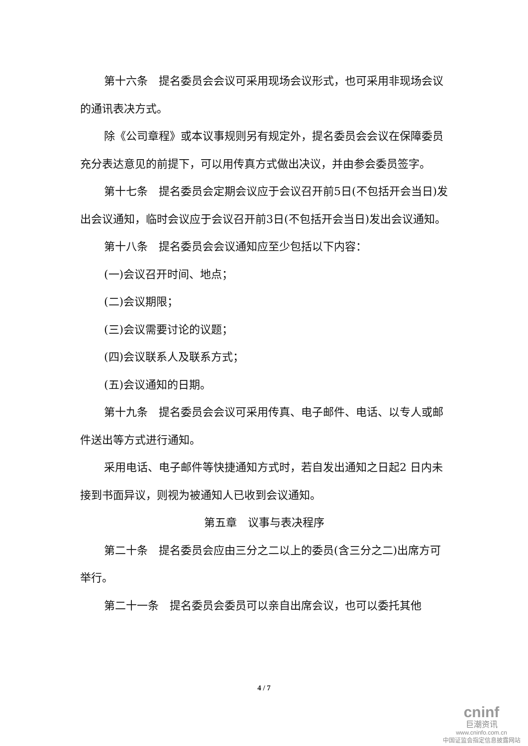第十六条　提名委员会会议可采用现场会议形式，也可采用非现场会议的通讯表决方式。
除《公司章程》或本议事规则另有规定外，提名委员会会议在保障委员充分表达意见的前提下，可以用传真方式做出决议，并由参会委员签字。
第十七条　提名委员会定期会议应于会议召开前5日(不包括开会当日)发出会议通知，临时会议应于会议召开前3日(不包括开会当日)发出会议通知。
第十八条　提名委员会会议通知应至少包括以下内容：
(一)会议召开时间、地点；
(二)会议期限；
(三)会议需要讨论的议题；
(四)会议联系人及联系方式；
(五)会议通知的日期。
第十九条　提名委员会会议可采用传真、电子邮件、电话、以专人或邮件送出等方式进行通知。
采用电话、电子邮件等快捷通知方式时，若自发出通知之日起2 日内未接到书面异议，则视为被通知人已收到会议通知。
第五章　议事与表决程序
第二十条　提名委员会应由三分之二以上的委员(含三分之二)出席方可举行。
第二十一条　提名委员会委员可以亲自出席会议，也可以委托其他
4 / 7
cninf
巨潮资讯
www.cninfo.com.cn
中国证监会指定信息披露网站